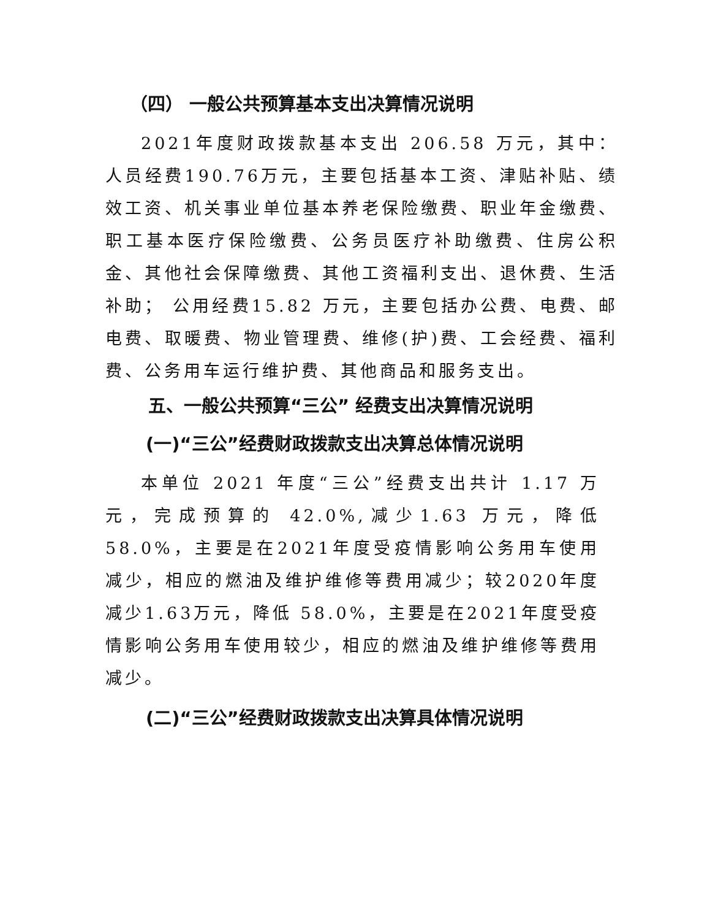（四） 一般公共预算基本支出决算情况说明
2021年度财政拨款基本支出 206.58 万元，其中：人员经费190.76万元，主要包括基本工资、津贴补贴、绩效工资、机关事业单位基本养老保险缴费、职业年金缴费、职工基本医疗保险缴费、公务员医疗补助缴费、住房公积金、其他社会保障缴费、其他工资福利支出、退休费、生活补助； 公用经费15.82 万元，主要包括办公费、电费、邮电费、取暖费、物业管理费、维修(护)费、工会经费、福利费、公务用车运行维护费、其他商品和服务支出。
五、一般公共预算“三公” 经费支出决算情况说明
(一)“三公”经费财政拨款支出决算总体情况说明
本单位 2021 年度“三公”经费支出共计 1.17 万元，完成预算的 42.0%,减少1.63 万元，降低58.0%，主要是在2021年度受疫情影响公务用车使用减少，相应的燃油及维护维修等费用减少；较2020年度减少1.63万元，降低 58.0%，主要是在2021年度受疫情影响公务用车使用较少，相应的燃油及维护维修等费用减少。
(二)“三公”经费财政拨款支出决算具体情况说明